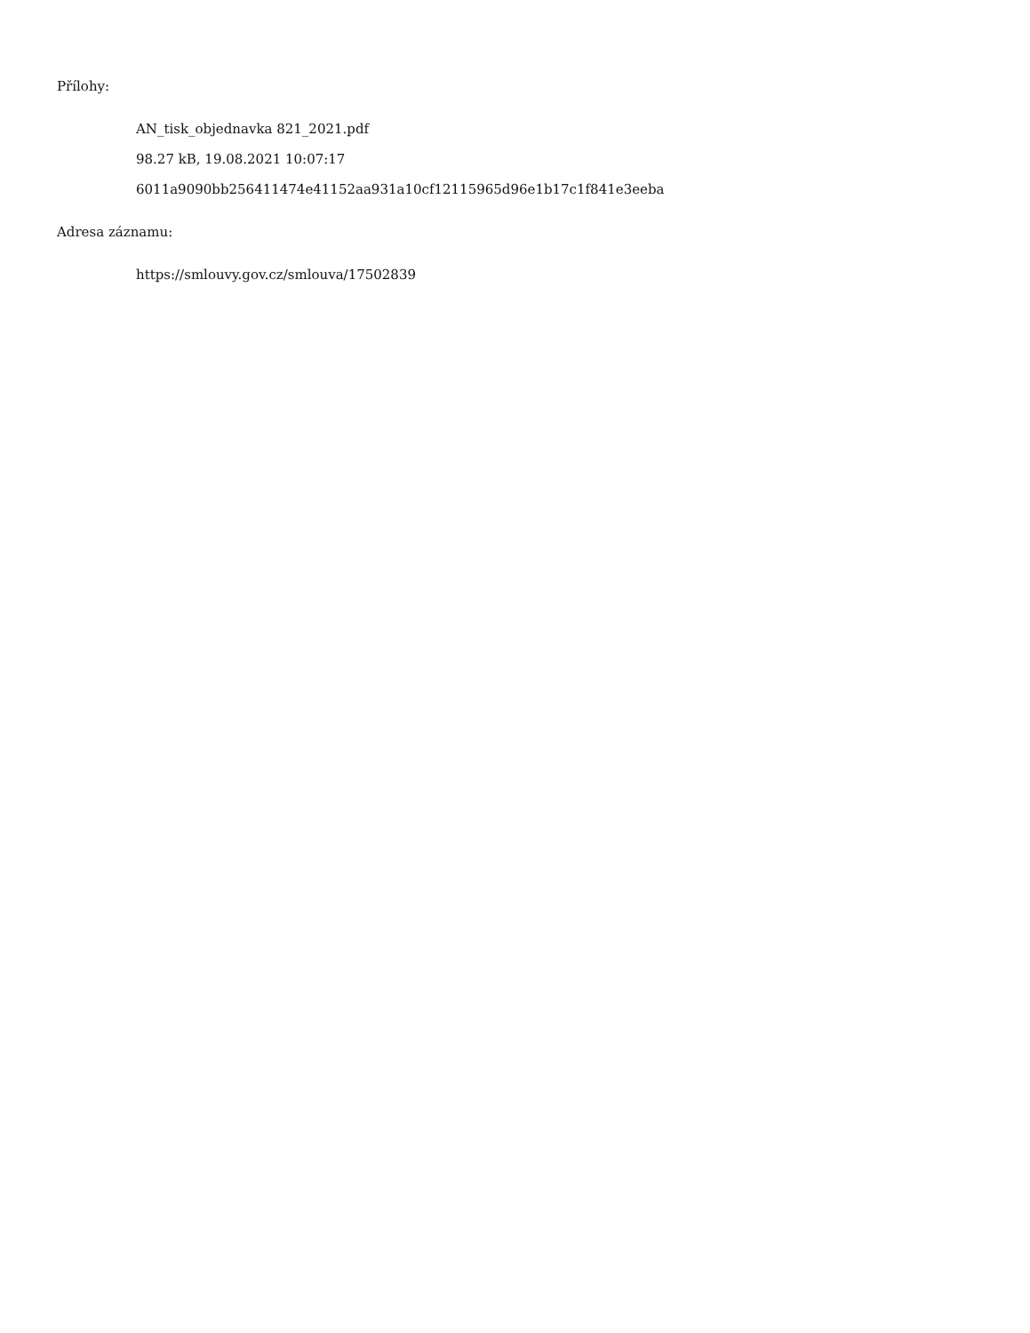Přílohy:
AN_tisk_objednavka 821_2021.pdf
98.27 kB, 19.08.2021 10:07:17
6011a9090bb256411474e41152aa931a10cf12115965d96e1b17c1f841e3eeba
Adresa záznamu:
https://smlouvy.gov.cz/smlouva/17502839